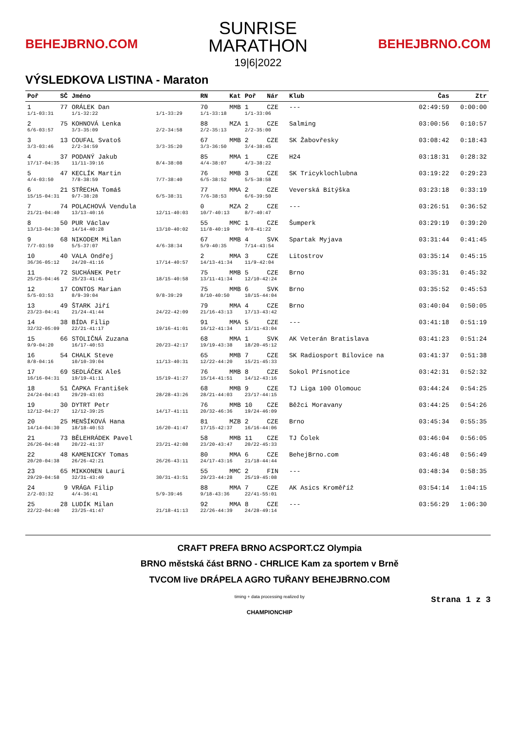BEHEJBRNO.COM
SUNRISE
MARATHON
19|6|2022
BEHEJBRNO.COM
VÝSLEDKOVA LISTINA - Maraton
| Poř | SČ | Jméno | | RN | Kat | Poř | Nár | Klub | Čas | Ztr |
| --- | --- | --- | --- | --- | --- | --- | --- | --- | --- | --- |
| 1 | 77 | ORÁLEK Dan | | 70 | MMB | 1 | CZE | --- | 02:49:59 | 0:00:00 |
| 1/1-03:31 | | 1/1-32:22 | 1/1-33:29 | 1/1-33:18 | | 1/1-33:06 | | | | |
| 2 | 75 | KOHNOVÁ Lenka | | 88 | MZA | 1 | CZE | Salming | 03:00:56 | 0:10:57 |
| 6/6-03:57 | | 3/3-35:09 | 2/2-34:58 | 2/2-35:13 | | 2/2-35:00 | | | | |
| 3 | 13 | COUFAL Svatoš | | 67 | MMB | 2 | CZE | SK Žabovřesky | 03:08:42 | 0:18:43 |
| 3/3-03:46 | | 2/2-34:59 | 3/3-35:20 | 3/3-36:50 | | 3/4-38:45 | | | | |
| 4 | 37 | PODANÝ Jakub | | 85 | MMA | 1 | CZE | H24 | 03:18:31 | 0:28:32 |
| 17/17-04:35 | | 11/11-39:16 | 8/4-38:08 | 4/4-38:07 | | 4/3-38:22 | | | | |
| 5 | 47 | KECLÍK Martin | | 76 | MMB | 3 | CZE | SK Tricyklochlubna | 03:19:22 | 0:29:23 |
| 4/4-03:50 | | 7/8-38:59 | 7/7-38:40 | 6/5-38:52 | | 5/5-38:58 | | | | |
| 6 | 21 | STŘECHA Tomáš | | 77 | MMA | 2 | CZE | Veverská Bítýška | 03:23:18 | 0:33:19 |
| 15/15-04:31 | | 9/7-38:28 | 6/5-38:31 | 7/6-38:53 | | 6/6-39:50 | | | | |
| 7 | 74 | POLACHOVÁ Vendula | | 0 | MZA | 2 | CZE | --- | 03:26:51 | 0:36:52 |
| 21/21-04:40 | | 13/13-40:16 | 12/11-40:03 | 10/7-40:13 | | 8/7-40:47 | | | | |
| 8 | 50 | PUR Václav | | 55 | MMC | 1 | CZE | Šumperk | 03:29:19 | 0:39:20 |
| 13/13-04:30 | | 14/14-40:28 | 13/10-40:02 | 11/8-40:19 | | 9/8-41:22 | | | | |
| 9 | 68 | NIKODEM Milan | | 67 | MMB | 4 | SVK | Spartak Myjava | 03:31:44 | 0:41:45 |
| 7/7-03:59 | | 5/5-37:07 | 4/6-38:34 | 5/9-40:35 | | 7/14-43:54 | | | | |
| 10 | 40 | VALA Ondřej | | 2 | MMA | 3 | CZE | Litostrov | 03:35:14 | 0:45:15 |
| 36/36-05:12 | | 24/20-41:16 | 17/14-40:57 | 14/13-41:34 | | 11/9-42:04 | | | | |
| 11 | 72 | SUCHÁNEK Petr | | 75 | MMB | 5 | CZE | Brno | 03:35:31 | 0:45:32 |
| 25/25-04:46 | | 25/23-41:41 | 18/15-40:58 | 13/11-41:34 | | 12/10-42:24 | | | | |
| 12 | 17 | CONTOS Marian | | 75 | MMB | 6 | SVK | Brno | 03:35:52 | 0:45:53 |
| 5/5-03:53 | | 8/9-39:04 | 9/8-39:29 | 8/10-40:50 | | 10/15-44:04 | | | | |
| 13 | 49 | ŠTARK Jiří | | 79 | MMA | 4 | CZE | Brno | 03:40:04 | 0:50:05 |
| 23/23-04:41 | | 21/24-41:44 | 24/22-42:09 | 21/16-43:13 | | 17/13-43:42 | | | | |
| 14 | 38 | BÍDA Filip | | 91 | MMA | 5 | CZE | --- | 03:41:18 | 0:51:19 |
| 32/32-05:09 | | 22/21-41:17 | 19/16-41:01 | 16/12-41:34 | | 13/11-43:04 | | | | |
| 15 | 66 | STOLIČNÁ Zuzana | | 68 | MMA | 1 | SVK | AK Veterán Bratislava | 03:41:23 | 0:51:24 |
| 9/9-04:20 | | 16/17-40:53 | 20/23-42:17 | 19/19-43:38 | | 18/20-45:12 | | | | |
| 16 | 54 | CHALK Steve | | 65 | MMB | 7 | CZE | SK Radiosport Bílovice na | 03:41:37 | 0:51:38 |
| 8/8-04:16 | | 10/10-39:04 | 11/13-40:31 | 12/22-44:20 | | 15/21-45:33 | | | | |
| 17 | 69 | SEDLÁČEK Aleš | | 76 | MMB | 8 | CZE | Sokol Přísnotice | 03:42:31 | 0:52:32 |
| 16/16-04:31 | | 19/19-41:11 | 15/19-41:27 | 15/14-41:51 | | 14/12-43:16 | | | | |
| 18 | 51 | ČAPKA František | | 68 | MMB | 9 | CZE | TJ Liga 100 Olomouc | 03:44:24 | 0:54:25 |
| 24/24-04:43 | | 29/29-43:03 | 28/28-43:26 | 28/21-44:03 | | 23/17-44:15 | | | | |
| 19 | 30 | DYTRT Petr | | 76 | MMB | 10 | CZE | Běžci Moravany | 03:44:25 | 0:54:26 |
| 12/12-04:27 | | 12/12-39:25 | 14/17-41:11 | 20/32-46:36 | | 19/24-46:09 | | | | |
| 20 | 25 | MENŠÍKOVÁ Hana | | 81 | MZB | 2 | CZE | Brno | 03:45:34 | 0:55:35 |
| 14/14-04:30 | | 18/18-40:53 | 16/20-41:47 | 17/15-42:37 | | 16/16-44:06 | | | | |
| 21 | 73 | BĚLEHRÁDEK Pavel | | 58 | MMB | 11 | CZE | TJ Čolek | 03:46:04 | 0:56:05 |
| 26/26-04:48 | | 20/22-41:37 | 23/21-42:08 | 23/20-43:47 | | 20/22-45:33 | | | | |
| 22 | 48 | KAMENICKY Tomas | | 80 | MMA | 6 | CZE | BehejBrno.com | 03:46:48 | 0:56:49 |
| 20/20-04:38 | | 26/26-42:21 | 26/26-43:11 | 24/17-43:16 | | 21/18-44:44 | | | | |
| 23 | 65 | MIKKONEN Lauri | | 55 | MMC | 2 | FIN | --- | 03:48:34 | 0:58:35 |
| 29/29-04:58 | | 32/31-43:49 | 30/31-43:51 | 29/23-44:28 | | 25/19-45:08 | | | | |
| 24 | 9 | VRÁGA Filip | | 88 | MMA | 7 | CZE | AK Asics Kroměříž | 03:54:14 | 1:04:15 |
| 2/2-03:32 | | 4/4-36:41 | 5/9-39:46 | 9/18-43:36 | | 22/41-55:01 | | | | |
| 25 | 28 | LUDÍK Milan | | 92 | MMA | 8 | CZE | --- | 03:56:29 | 1:06:30 |
| 22/22-04:40 | | 23/25-41:47 | 21/18-41:13 | 22/26-44:39 | | 24/28-49:14 | | | | |
CRAFT PREFA BRNO ACSPORT.CZ Olympia
BRNO městská část BRNO - CHRLICE Kam za sportem v Brně
TVCOM live DRÁPELA AGRO TUŘANY BEHEJBRNO.COM
timing + data processing realized by
CHAMPIONCHIP
Strana 1 z 3